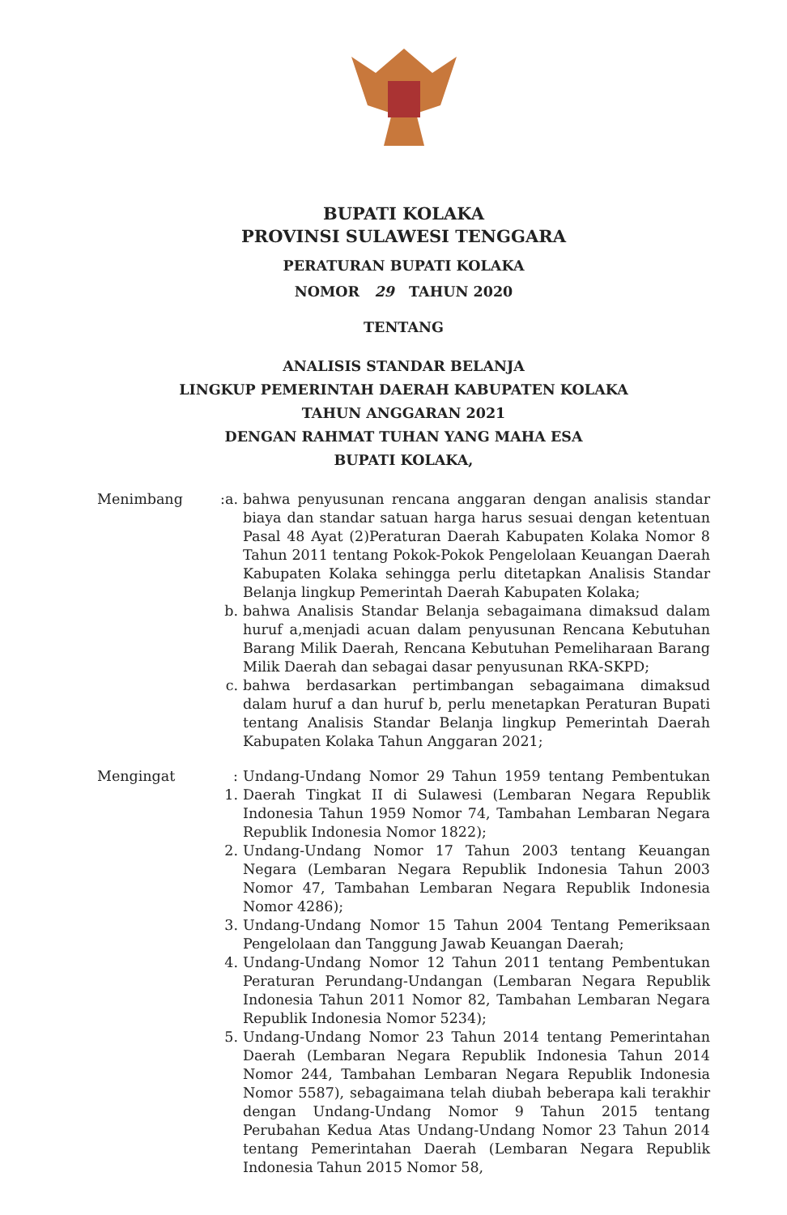BUPATI KOLAKA
PROVINSI SULAWESI TENGGARA
PERATURAN BUPATI KOLAKA
NOMOR 29 TAHUN 2020
TENTANG
ANALISIS STANDAR BELANJA
LINGKUP PEMERINTAH DAERAH KABUPATEN KOLAKA
TAHUN ANGGARAN 2021
DENGAN RAHMAT TUHAN YANG MAHA ESA
BUPATI KOLAKA,
Menimbang
:a.
bahwa penyusunan rencana anggaran dengan analisis standar biaya dan standar satuan harga harus sesuai dengan ketentuan Pasal 48 Ayat (2)Peraturan Daerah Kabupaten Kolaka Nomor 8 Tahun 2011 tentang Pokok-Pokok Pengelolaan Keuangan Daerah Kabupaten Kolaka sehingga perlu ditetapkan Analisis Standar Belanja lingkup Pemerintah Daerah Kabupaten Kolaka;
b.
bahwa Analisis Standar Belanja sebagaimana dimaksud dalam huruf a,menjadi acuan dalam penyusunan Rencana Kebutuhan Barang Milik Daerah, Rencana Kebutuhan Pemeliharaan Barang Milik Daerah dan sebagai dasar penyusunan RKA-SKPD;
c.
bahwa berdasarkan pertimbangan sebagaimana dimaksud dalam huruf a dan huruf b, perlu menetapkan Peraturan Bupati tentang Analisis Standar Belanja lingkup Pemerintah Daerah Kabupaten Kolaka Tahun Anggaran 2021;
Mengingat
: 1.
Undang-Undang Nomor 29 Tahun 1959 tentang Pembentukan Daerah Tingkat II di Sulawesi (Lembaran Negara Republik Indonesia Tahun 1959 Nomor 74, Tambahan Lembaran Negara Republik Indonesia Nomor 1822);
2.
Undang-Undang Nomor 17 Tahun 2003 tentang Keuangan Negara (Lembaran Negara Republik Indonesia Tahun 2003 Nomor 47, Tambahan Lembaran Negara Republik Indonesia Nomor 4286);
3.
Undang-Undang Nomor 15 Tahun 2004 Tentang Pemeriksaan Pengelolaan dan Tanggung Jawab Keuangan Daerah;
4.
Undang-Undang Nomor 12 Tahun 2011 tentang Pembentukan Peraturan Perundang-Undangan (Lembaran Negara Republik Indonesia Tahun 2011 Nomor 82, Tambahan Lembaran Negara Republik Indonesia Nomor 5234);
5.
Undang-Undang Nomor 23 Tahun 2014 tentang Pemerintahan Daerah (Lembaran Negara Republik Indonesia Tahun 2014 Nomor 244, Tambahan Lembaran Negara Republik Indonesia Nomor 5587), sebagaimana telah diubah beberapa kali terakhir dengan Undang-Undang Nomor 9 Tahun 2015 tentang Perubahan Kedua Atas Undang-Undang Nomor 23 Tahun 2014 tentang Pemerintahan Daerah (Lembaran Negara Republik Indonesia Tahun 2015 Nomor 58,